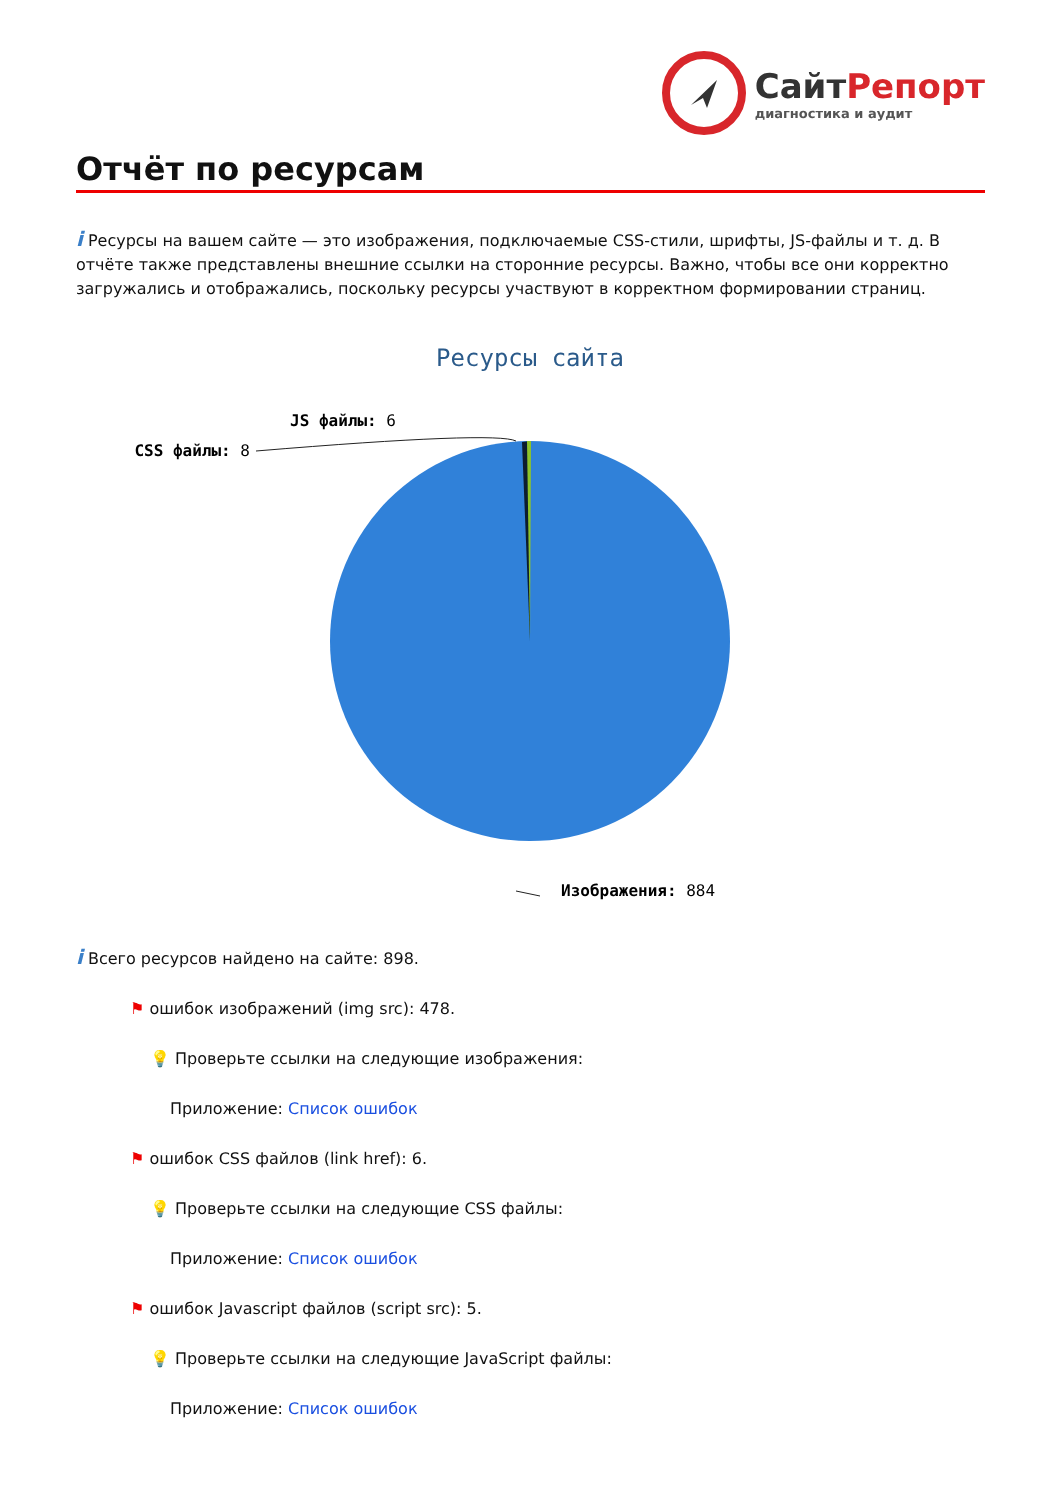СайтРепорт
диагностика и аудит
Отчёт по ресурсам
i Ресурсы на вашем сайте — это изображения, подключаемые CSS-стили, шрифты, JS-файлы и т. д. В отчёте также представлены внешние ссылки на сторонние ресурсы. Важно, чтобы все они корректно загружались и отображались, поскольку ресурсы участвуют в корректном формировании страниц.
Ресурсы сайта
JS файлы: 6
CSS файлы: 8
Изображения: 884
i Всего ресурсов найдено на сайте: 898.
⚑ ошибок изображений (img src): 478.
💡 Проверьте ссылки на следующие изображения:
Приложение: Список ошибок
⚑ ошибок CSS файлов (link href): 6.
💡 Проверьте ссылки на следующие CSS файлы:
Приложение: Список ошибок
⚑ ошибок Javascript файлов (script src): 5.
💡 Проверьте ссылки на следующие JavaScript файлы:
Приложение: Список ошибок